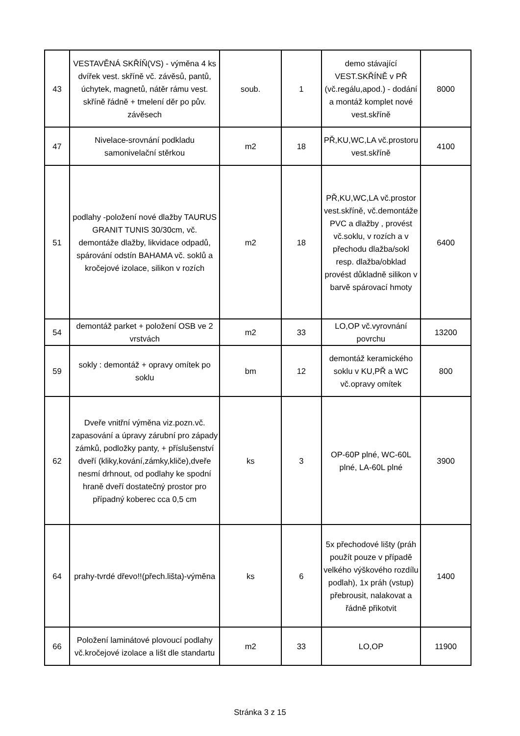| 43 | VESTAVĚNÁ SKŘÍŇ(VS) - výměna 4 ks dvířek vest. skříně vč. závěsů, pantů, úchytek, magnetů, nátěr rámu vest. skříně řádně + tmelení děr po pův. závěsech | soub. | 1 | demo stávající VEST.SKŘÍNĚ v PŘ (vč.regálu,apod.) - dodání a montáž komplet nové vest.skříně | 8000 |
| 47 | Nivelace-srovnání podkladu samonivelační stěrkou | m2 | 18 | PŘ,KU,WC,LA vč.prostoru vest.skříně | 4100 |
| 51 | podlahy -položení nové dlažby TAURUS GRANIT TUNIS 30/30cm, vč. demontáže dlažby, likvidace odpadů, spárování odstín BAHAMA vč. soklů a kročejové izolace, silikon v rozích | m2 | 18 | PŘ,KU,WC,LA vč.prostor vest.skříně, vč.demontáže PVC a dlažby , provést vč.soklu, v rozích a v přechodu dlažba/sokl resp. dlažba/obklad provést důkladně silikon v barvě spárovací hmoty | 6400 |
| 54 | demontáž parket + položení OSB ve 2 vrstvách | m2 | 33 | LO,OP vč.vyrovnání povrchu | 13200 |
| 59 | sokly : demontáž + opravy omítek po soklu | bm | 12 | demontáž keramického soklu v KU,PŘ a WC vč.opravy omítek | 800 |
| 62 | Dveře vnitřní výměna viz.pozn.vč. zapasování a úpravy zárubní pro západy zámků, podložky panty, + příslušenství dveří (kliky,kování,zámky,kliče),dveře nesmí drhnout, od podlahy ke spodní hraně dveří dostatečný prostor pro případný koberec cca 0,5 cm | ks | 3 | OP-60P plné, WC-60L plné, LA-60L plné | 3900 |
| 64 | prahy-tvrdé dřevo!!(přech.lišta)-výměna | ks | 6 | 5x přechodové lišty (práh použít pouze v případě velkého výškového rozdílu podlah), 1x práh (vstup) přebrousit, nalakovat a řádně přikotvit | 1400 |
| 66 | Položení laminátové plovoucí podlahy vč.kročejové izolace a lišt dle standartu | m2 | 33 | LO,OP | 11900 |
Stránka 3 z 15